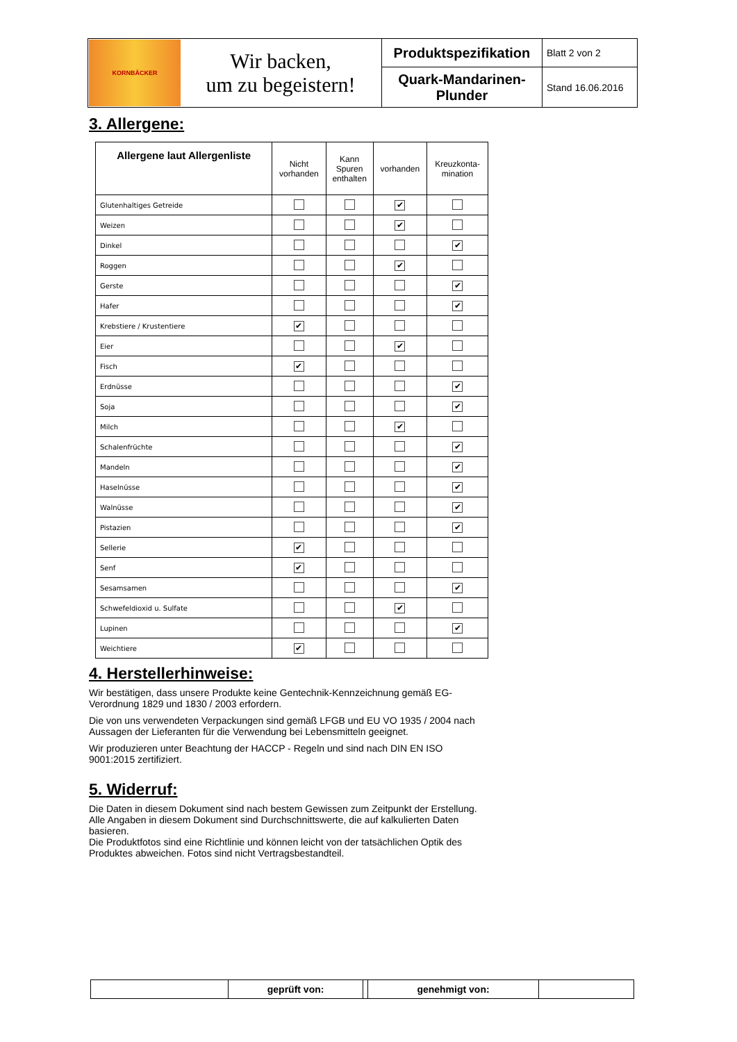| KORNBÄCKER Wir backen, um zu begeistern! | Produktspezifikation | Blatt 2 von 2 |
| | Quark-Mandarinen- Plunder | Stand 16.06.2016 |
3. Allergene:
| Allergene laut Allergenliste | Nicht vorhanden | Kann Spuren enthalten | vorhanden | Kreuzkonta- mination |
| --- | --- | --- | --- | --- |
| Glutenhaltiges Getreide | | | ✔ | |
| Weizen | | | ✔ | |
| Dinkel | | | | ✔ |
| Roggen | | | ✔ | |
| Gerste | | | | ✔ |
| Hafer | | | | ✔ |
| Krebstiere / Krustentiere | ✔ | | | |
| Eier | | | ✔ | |
| Fisch | ✔ | | | |
| Erdnüsse | | | | ✔ |
| Soja | | | | ✔ |
| Milch | | | ✔ | |
| Schalenfrüchte | | | | ✔ |
| Mandeln | | | | ✔ |
| Haselnüsse | | | | ✔ |
| Walnüsse | | | | ✔ |
| Pistazien | | | | ✔ |
| Sellerie | ✔ | | | |
| Senf | ✔ | | | |
| Sesamsamen | | | | ✔ |
| Schwefeldioxid u. Sulfate | | | ✔ | |
| Lupinen | | | | ✔ |
| Weichtiere | ✔ | | | |
4. Herstellerhinweise:
Wir bestätigen, dass unsere Produkte keine Gentechnik-Kennzeichnung gemäß EG-Verordnung 1829 und 1830 / 2003 erfordern.
Die von uns verwendeten Verpackungen sind gemäß LFGB und EU VO 1935 / 2004 nach Aussagen der Lieferanten für die Verwendung bei Lebensmitteln geeignet.
Wir produzieren unter Beachtung der HACCP - Regeln und sind nach DIN EN ISO 9001:2015 zertifiziert.
5. Widerruf:
Die Daten in diesem Dokument sind nach bestem Gewissen zum Zeitpunkt der Erstellung.
Alle Angaben in diesem Dokument sind Durchschnittswerte, die auf kalkulierten Daten basieren.
Die Produktfotos sind eine Richtlinie und können leicht von der tatsächlichen Optik des Produktes abweichen. Fotos sind nicht Vertragsbestandteil.
| | geprüft von: | | genehmigt von: | |